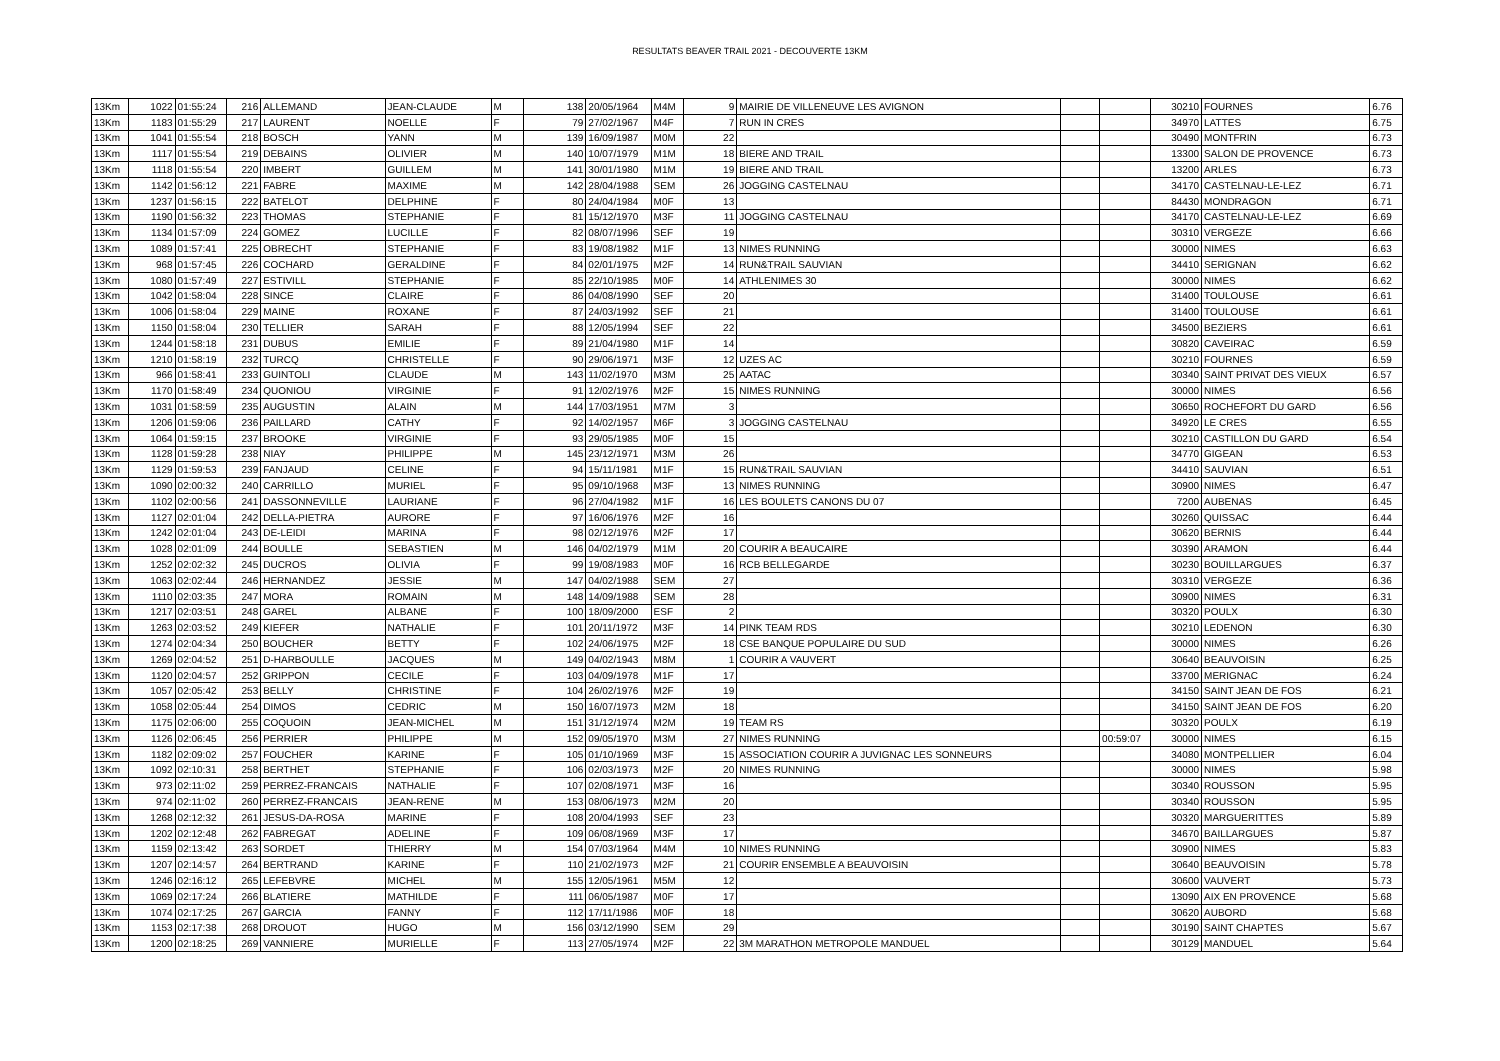RESULTATS BEAVER TRAIL 2021 - DECOUVERTE 13KM
| 13Km | 1022 | 01:55:24 | 216 | ALLEMAND | JEAN-CLAUDE | M | 138 | 20/05/1964 | M4M | 9 | MAIRIE DE VILLENEUVE LES AVIGNON | | | 30210 | FOURNES | 6.76 |
| 13Km | 1183 | 01:55:29 | 217 | LAURENT | NOELLE | F | 79 | 27/02/1967 | M4F | 7 | RUN IN CRES | | | 34970 | LATTES | 6.75 |
| 13Km | 1041 | 01:55:54 | 218 | BOSCH | YANN | M | 139 | 16/09/1987 | M0M | 22 | | | | 30490 | MONTFRIN | 6.73 |
| 13Km | 1117 | 01:55:54 | 219 | DEBAINS | OLIVIER | M | 140 | 10/07/1979 | M1M | 18 | BIERE AND TRAIL | | | 13300 | SALON DE PROVENCE | 6.73 |
| 13Km | 1118 | 01:55:54 | 220 | IMBERT | GUILLEM | M | 141 | 30/01/1980 | M1M | 19 | BIERE AND TRAIL | | | 13200 | ARLES | 6.73 |
| 13Km | 1142 | 01:56:12 | 221 | FABRE | MAXIME | M | 142 | 28/04/1988 | SEM | 26 | JOGGING CASTELNAU | | | 34170 | CASTELNAU-LE-LEZ | 6.71 |
| 13Km | 1237 | 01:56:15 | 222 | BATELOT | DELPHINE | F | 80 | 24/04/1984 | M0F | 13 | | | | 84430 | MONDRAGON | 6.71 |
| 13Km | 1190 | 01:56:32 | 223 | THOMAS | STEPHANIE | F | 81 | 15/12/1970 | M3F | 11 | JOGGING CASTELNAU | | | 34170 | CASTELNAU-LE-LEZ | 6.69 |
| 13Km | 1134 | 01:57:09 | 224 | GOMEZ | LUCILLE | F | 82 | 08/07/1996 | SEF | 19 | | | | 30310 | VERGEZE | 6.66 |
| 13Km | 1089 | 01:57:41 | 225 | OBRECHT | STEPHANIE | F | 83 | 19/08/1982 | M1F | 13 | NIMES RUNNING | | | 30000 | NIMES | 6.63 |
| 13Km | 968 | 01:57:45 | 226 | COCHARD | GERALDINE | F | 84 | 02/01/1975 | M2F | 14 | RUN&TRAIL SAUVIAN | | | 34410 | SERIGNAN | 6.62 |
| 13Km | 1080 | 01:57:49 | 227 | ESTIVILL | STEPHANIE | F | 85 | 22/10/1985 | M0F | 14 | ATHLENIMES 30 | | | 30000 | NIMES | 6.62 |
| 13Km | 1042 | 01:58:04 | 228 | SINCE | CLAIRE | F | 86 | 04/08/1990 | SEF | 20 | | | | 31400 | TOULOUSE | 6.61 |
| 13Km | 1006 | 01:58:04 | 229 | MAINE | ROXANE | F | 87 | 24/03/1992 | SEF | 21 | | | | 31400 | TOULOUSE | 6.61 |
| 13Km | 1150 | 01:58:04 | 230 | TELLIER | SARAH | F | 88 | 12/05/1994 | SEF | 22 | | | | 34500 | BEZIERS | 6.61 |
| 13Km | 1244 | 01:58:18 | 231 | DUBUS | EMILIE | F | 89 | 21/04/1980 | M1F | 14 | | | | 30820 | CAVEIRAC | 6.59 |
| 13Km | 1210 | 01:58:19 | 232 | TURCQ | CHRISTELLE | F | 90 | 29/06/1971 | M3F | 12 | UZES AC | | | 30210 | FOURNES | 6.59 |
| 13Km | 966 | 01:58:41 | 233 | GUINTOLI | CLAUDE | M | 143 | 11/02/1970 | M3M | 25 | AATAC | | | 30340 | SAINT PRIVAT DES VIEUX | 6.57 |
| 13Km | 1170 | 01:58:49 | 234 | QUONIOU | VIRGINIE | F | 91 | 12/02/1976 | M2F | 15 | NIMES RUNNING | | | 30000 | NIMES | 6.56 |
| 13Km | 1031 | 01:58:59 | 235 | AUGUSTIN | ALAIN | M | 144 | 17/03/1951 | M7M | 3 | | | | 30650 | ROCHEFORT DU GARD | 6.56 |
| 13Km | 1206 | 01:59:06 | 236 | PAILLARD | CATHY | F | 92 | 14/02/1957 | M6F | 3 | JOGGING CASTELNAU | | | 34920 | LE CRES | 6.55 |
| 13Km | 1064 | 01:59:15 | 237 | BROOKE | VIRGINIE | F | 93 | 29/05/1985 | M0F | 15 | | | | 30210 | CASTILLON DU GARD | 6.54 |
| 13Km | 1128 | 01:59:28 | 238 | NIAY | PHILIPPE | M | 145 | 23/12/1971 | M3M | 26 | | | | 34770 | GIGEAN | 6.53 |
| 13Km | 1129 | 01:59:53 | 239 | FANJAUD | CELINE | F | 94 | 15/11/1981 | M1F | 15 | RUN&TRAIL SAUVIAN | | | 34410 | SAUVIAN | 6.51 |
| 13Km | 1090 | 02:00:32 | 240 | CARRILLO | MURIEL | F | 95 | 09/10/1968 | M3F | 13 | NIMES RUNNING | | | 30900 | NIMES | 6.47 |
| 13Km | 1102 | 02:00:56 | 241 | DASSONNEVILLE | LAURIANE | F | 96 | 27/04/1982 | M1F | 16 | LES BOULETS CANONS DU 07 | | | 7200 | AUBENAS | 6.45 |
| 13Km | 1127 | 02:01:04 | 242 | DELLA-PIETRA | AURORE | F | 97 | 16/06/1976 | M2F | 16 | | | | 30260 | QUISSAC | 6.44 |
| 13Km | 1242 | 02:01:04 | 243 | DE-LEIDI | MARINA | F | 98 | 02/12/1976 | M2F | 17 | | | | 30620 | BERNIS | 6.44 |
| 13Km | 1028 | 02:01:09 | 244 | BOULLE | SEBASTIEN | M | 146 | 04/02/1979 | M1M | 20 | COURIR A BEAUCAIRE | | | 30390 | ARAMON | 6.44 |
| 13Km | 1252 | 02:02:32 | 245 | DUCROS | OLIVIA | F | 99 | 19/08/1983 | M0F | 16 | RCB BELLEGARDE | | | 30230 | BOUILLARGUES | 6.37 |
| 13Km | 1063 | 02:02:44 | 246 | HERNANDEZ | JESSIE | M | 147 | 04/02/1988 | SEM | 27 | | | | 30310 | VERGEZE | 6.36 |
| 13Km | 1110 | 02:03:35 | 247 | MORA | ROMAIN | M | 148 | 14/09/1988 | SEM | 28 | | | | 30900 | NIMES | 6.31 |
| 13Km | 1217 | 02:03:51 | 248 | GAREL | ALBANE | F | 100 | 18/09/2000 | ESF | 2 | | | | 30320 | POULX | 6.30 |
| 13Km | 1263 | 02:03:52 | 249 | KIEFER | NATHALIE | F | 101 | 20/11/1972 | M3F | 14 | PINK TEAM RDS | | | 30210 | LEDENON | 6.30 |
| 13Km | 1274 | 02:04:34 | 250 | BOUCHER | BETTY | F | 102 | 24/06/1975 | M2F | 18 | CSE BANQUE POPULAIRE DU SUD | | | 30000 | NIMES | 6.26 |
| 13Km | 1269 | 02:04:52 | 251 | D-HARBOULLE | JACQUES | M | 149 | 04/02/1943 | M8M | 1 | COURIR A VAUVERT | | | 30640 | BEAUVOISIN | 6.25 |
| 13Km | 1120 | 02:04:57 | 252 | GRIPPON | CECILE | F | 103 | 04/09/1978 | M1F | 17 | | | | 33700 | MERIGNAC | 6.24 |
| 13Km | 1057 | 02:05:42 | 253 | BELLY | CHRISTINE | F | 104 | 26/02/1976 | M2F | 19 | | | | 34150 | SAINT JEAN DE FOS | 6.21 |
| 13Km | 1058 | 02:05:44 | 254 | DIMOS | CEDRIC | M | 150 | 16/07/1973 | M2M | 18 | | | | 34150 | SAINT JEAN DE FOS | 6.20 |
| 13Km | 1175 | 02:06:00 | 255 | COQUOIN | JEAN-MICHEL | M | 151 | 31/12/1974 | M2M | 19 | TEAM RS | | | 30320 | POULX | 6.19 |
| 13Km | 1126 | 02:06:45 | 256 | PERRIER | PHILIPPE | M | 152 | 09/05/1970 | M3M | 27 | NIMES RUNNING | | 00:59:07 | 30000 | NIMES | 6.15 |
| 13Km | 1182 | 02:09:02 | 257 | FOUCHER | KARINE | F | 105 | 01/10/1969 | M3F | 15 | ASSOCIATION COURIR A JUVIGNAC LES SONNEURS | | | 34080 | MONTPELLIER | 6.04 |
| 13Km | 1092 | 02:10:31 | 258 | BERTHET | STEPHANIE | F | 106 | 02/03/1973 | M2F | 20 | NIMES RUNNING | | | 30000 | NIMES | 5.98 |
| 13Km | 973 | 02:11:02 | 259 | PERREZ-FRANCAIS | NATHALIE | F | 107 | 02/08/1971 | M3F | 16 | | | | 30340 | ROUSSON | 5.95 |
| 13Km | 974 | 02:11:02 | 260 | PERREZ-FRANCAIS | JEAN-RENE | M | 153 | 08/06/1973 | M2M | 20 | | | | 30340 | ROUSSON | 5.95 |
| 13Km | 1268 | 02:12:32 | 261 | JESUS-DA-ROSA | MARINE | F | 108 | 20/04/1993 | SEF | 23 | | | | 30320 | MARGUERITTES | 5.89 |
| 13Km | 1202 | 02:12:48 | 262 | FABREGAT | ADELINE | F | 109 | 06/08/1969 | M3F | 17 | | | | 34670 | BAILLARGUES | 5.87 |
| 13Km | 1159 | 02:13:42 | 263 | SORDET | THIERRY | M | 154 | 07/03/1964 | M4M | 10 | NIMES RUNNING | | | 30900 | NIMES | 5.83 |
| 13Km | 1207 | 02:14:57 | 264 | BERTRAND | KARINE | F | 110 | 21/02/1973 | M2F | 21 | COURIR ENSEMBLE A BEAUVOISIN | | | 30640 | BEAUVOISIN | 5.78 |
| 13Km | 1246 | 02:16:12 | 265 | LEFEBVRE | MICHEL | M | 155 | 12/05/1961 | M5M | 12 | | | | 30600 | VAUVERT | 5.73 |
| 13Km | 1069 | 02:17:24 | 266 | BLATIERE | MATHILDE | F | 111 | 06/05/1987 | M0F | 17 | | | | 13090 | AIX EN PROVENCE | 5.68 |
| 13Km | 1074 | 02:17:25 | 267 | GARCIA | FANNY | F | 112 | 17/11/1986 | M0F | 18 | | | | 30620 | AUBORD | 5.68 |
| 13Km | 1153 | 02:17:38 | 268 | DROUOT | HUGO | M | 156 | 03/12/1990 | SEM | 29 | | | | 30190 | SAINT CHAPTES | 5.67 |
| 13Km | 1200 | 02:18:25 | 269 | VANNIERE | MURIELLE | F | 113 | 27/05/1974 | M2F | 22 | 3M MARATHON METROPOLE MANDUEL | | | 30129 | MANDUEL | 5.64 |